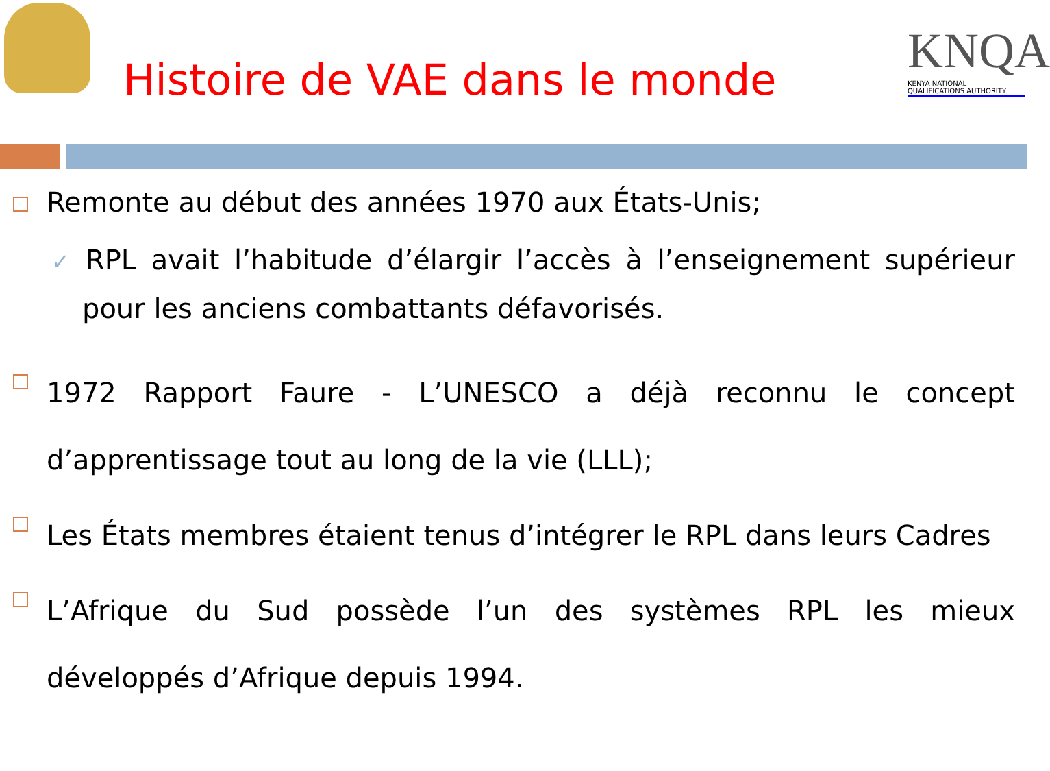KNQA
KENYA NATIONAL QUALIFICATIONS AUTHORITY
Histoire de VAE dans le monde
Remonte au début des années 1970 aux États-Unis;
✓ RPL avait l’habitude d’élargir l’accès à l’enseignement supérieur pour les anciens combattants défavorisés.
1972 Rapport Faure - L’UNESCO a déjà reconnu le concept d’apprentissage tout au long de la vie (LLL);
Les États membres étaient tenus d’intégrer le RPL dans leurs Cadres
L’Afrique du Sud possède l’un des systèmes RPL les mieux développés d’Afrique depuis 1994.